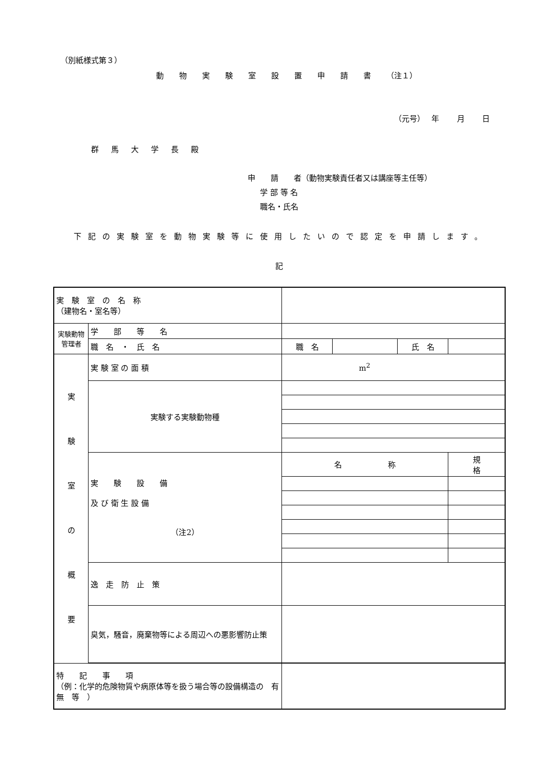（別紙様式第３）
動物実験室設置申請書（注１）
（元号）　 年　　 月　　 日
群馬大学長殿
申　　請　　者（動物実験責任者又は講座等主任等）
学 部 等 名
職名・氏名
下記の実験室を動物実験等に使用したいので認定を申請します。
記
| 実 験 室 の 名 称 （建物名・室名等） | | | | | |
| 実験動物管理者 | 学 部 等 名 | | | | |
| | 職 名 ・ 氏 名 | 職 名 | | 氏 名 | |
| 実 験 室 の 概 要 | 実 験 室 の 面 積 | m<sup>2</sup> | | | |
| | 実験する実験動物種 | | | | |
| | 実 験 設 備 及 び 衛 生 設 備 （注2） | 名 称 | | | 規 格 |
| | 逸 走 防 止 策 | | | | |
| | 臭気，騒音，廃棄物等による周辺への悪影響防止策 | | | | |
| 特 記 事 項 （例：化学的危険物質や病原体等を扱う場合等の設備構造の 有 無 等 ） | | | | | |